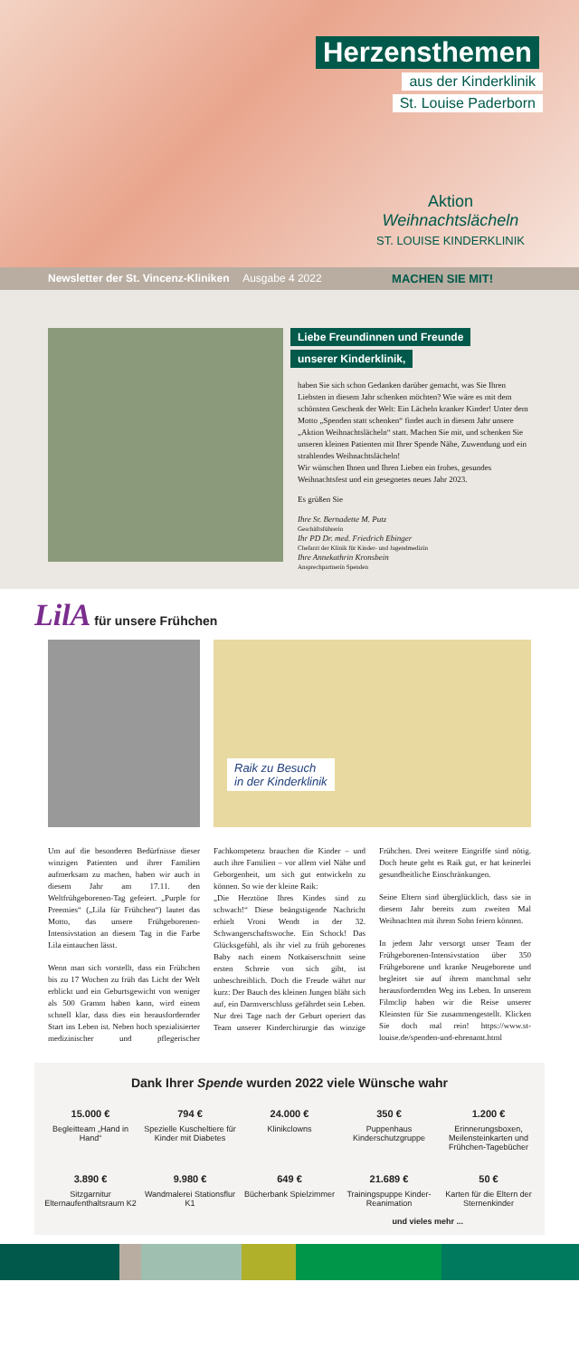Herzensthemen
aus der Kinderklinik
St. Louise Paderborn
Aktion
Weihnachtslächeln
ST. LOUISE KINDERKLINIK
Newsletter der St. Vincenz-Kliniken Ausgabe 4 2022 MACHEN SIE MIT!
Liebe Freundinnen und Freunde
unserer Kinderklinik,
haben Sie sich schon Gedanken darüber gemacht, was Sie Ihren Liebsten in diesem Jahr schenken möchten? Wie wäre es mit dem schönsten Geschenk der Welt: Ein Lächeln kranker Kinder! Unter dem Motto „Spenden statt schenken“ findet auch in diesem Jahr unsere „Aktion Weihnachtslächeln“ statt. Machen Sie mit, und schenken Sie unseren kleinen Patienten mit Ihrer Spende Nähe, Zuwendung und ein strahlendes Weihnachtslächeln!
Wir wünschen Ihnen und Ihren Lieben ein frohes, gesundes Weihnachtsfest und ein gesegnetes neues Jahr 2023.
Es grüßen Sie
Ihre Sr. Bernadette M. Putz
Geschäftsführerin
Ihr PD Dr. med. Friedrich Ebinger
Chefarzt der Klinik für Kinder- und Jugendmedizin
Ihre Annekathrin Kronsbein
Ansprechpartnerin Spenden
LilA für unsere Frühchen
Raik zu Besuch
in der Kinderklinik
Um auf die besonderen Bedürfnisse dieser winzigen Patienten und ihrer Familien aufmerksam zu machen, haben wir auch in diesem Jahr am 17.11. den Weltfrühgeborenen-Tag gefeiert. „Purple for Preemies“ („Lila für Frühchen“) lautet das Motto, das unsere Frühgeborenen-Intensivstation an diesem Tag in die Farbe Lila eintauchen lässt.
Wenn man sich vorstellt, dass ein Frühchen bis zu 17 Wochen zu früh das Licht der Welt erblickt und ein Geburtsgewicht von weniger als 500 Gramm haben kann, wird einem schnell klar, dass dies ein herausfordernder Start ins Leben ist. Neben hoch spezialisierter medizinischer und pflegerischer Fachkompetenz brauchen die Kinder – und auch ihre Familien – vor allem viel Nähe und Geborgenheit, um sich gut entwickeln zu können. So wie der kleine Raik:
„Die Herztöne Ihres Kindes sind zu schwach!“ Diese beängstigende Nachricht erhielt Vroni Wendt in der 32. Schwangerschaftswoche. Ein Schock! Das Glücksgefühl, als ihr viel zu früh geborenes Baby nach einem Notkaiserschnitt seine ersten Schreie von sich gibt, ist unbeschreiblich. Doch die Freude währt nur kurz: Der Bauch des kleinen Jungen bläht sich auf, ein Darmverschluss gefährdet sein Leben. Nur drei Tage nach der Geburt operiert das Team unserer Kinderchirurgie das winzige Frühchen. Drei weitere Eingriffe sind nötig. Doch heute geht es Raik gut, er hat keinerlei gesundheitliche Einschränkungen.
Seine Eltern sind überglücklich, dass sie in diesem Jahr bereits zum zweiten Mal Weihnachten mit ihrem Sohn feiern können.
In jedem Jahr versorgt unser Team der Frühgeborenen-Intensivstation über 350 Frühgeborene und kranke Neugeborene und begleitet sie auf ihrem manchmal sehr herausfordernden Weg ins Leben. In unserem Filmclip haben wir die Reise unserer Kleinsten für Sie zusammengestellt. Klicken Sie doch mal rein! https://www.st-louise.de/spenden-und-ehrenamt.html
Dank Ihrer Spende wurden 2022 viele Wünsche wahr
15.000 €
Begleitteam „Hand in Hand“
794 €
Spezielle Kuscheltiere für Kinder mit Diabetes
24.000 €
Klinikclowns
350 €
Puppenhaus Kinderschutzgruppe
1.200 €
Erinnerungsboxen, Meilensteinkarten und Frühchen-Tagebücher
3.890 €
Sitzgarnitur Elternaufenthaltsraum K2
9.980 €
Wandmalerei Stationsflur K1
649 €
Bücherbank Spielzimmer
21.689 €
Trainingspuppe Kinder-Reanimation
50 €
Karten für die Eltern der Sternenkinder
und vieles mehr ...